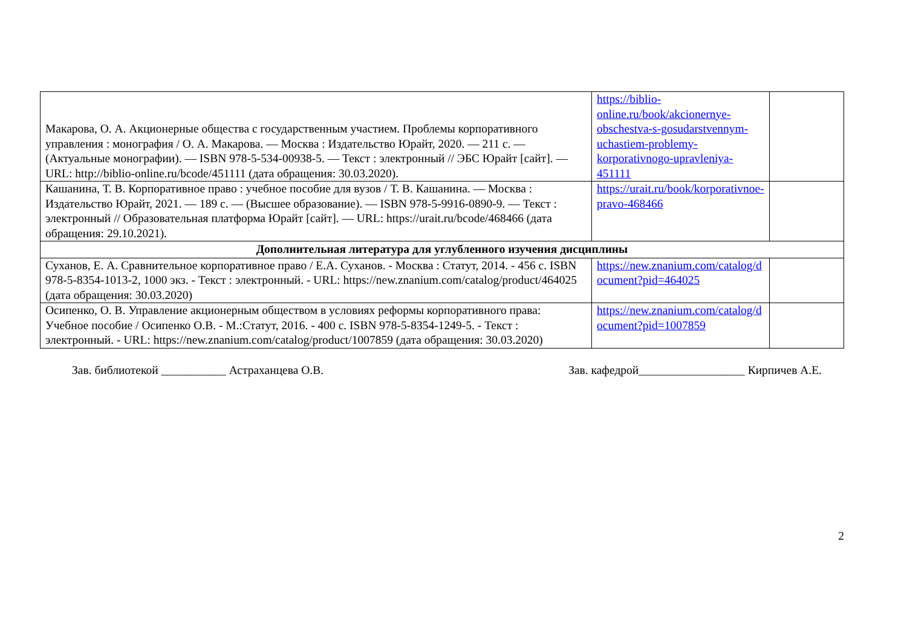| Макарова, О. А. Акционерные общества с государственным участием. Проблемы корпоративного управления : монография / О. А. Макарова. — Москва : Издательство Юрайт, 2020. — 211 с. — (Актуальные монографии). — ISBN 978-5-534-00938-5. — Текст : электронный // ЭБС Юрайт [сайт]. — URL: http://biblio-online.ru/bcode/451111 (дата обращения: 30.03.2020). | https://biblio-online.ru/book/akcionernye-obschestva-s-gosudarstvennym-uchastiem-problemy-korporativnogo-upravleniya-451111 | |
| Кашанина, Т. В. Корпоративное право : учебное пособие для вузов / Т. В. Кашанина. — Москва : Издательство Юрайт, 2021. — 189 с. — (Высшее образование). — ISBN 978-5-9916-0890-9. — Текст : электронный // Образовательная платформа Юрайт [сайт]. — URL: https://urait.ru/bcode/468466 (дата обращения: 29.10.2021). | https://urait.ru/book/korporativnoe-pravo-468466 | |
| Дополнительная литература для углубленного изучения дисциплины | | |
| Суханов, Е. А. Сравнительное корпоративное право / Е.А. Суханов. - Москва : Статут, 2014. - 456 с. ISBN 978-5-8354-1013-2, 1000 экз. - Текст : электронный. - URL: https://new.znanium.com/catalog/product/464025 (дата обращения: 30.03.2020) | https://new.znanium.com/catalog/document?pid=464025 | |
| Осипенко, О. В. Управление акционерным обществом в условиях реформы корпоративного права: Учебное пособие / Осипенко О.В. - М.:Статут, 2016. - 400 с. ISBN 978-5-8354-1249-5. - Текст : электронный. - URL: https://new.znanium.com/catalog/product/1007859 (дата обращения: 30.03.2020) | https://new.znanium.com/catalog/document?pid=1007859 | |
Зав. библиотекой ___________ Астраханцева О.В. Зав. кафедрой__________________ Кирпичев А.Е.
2